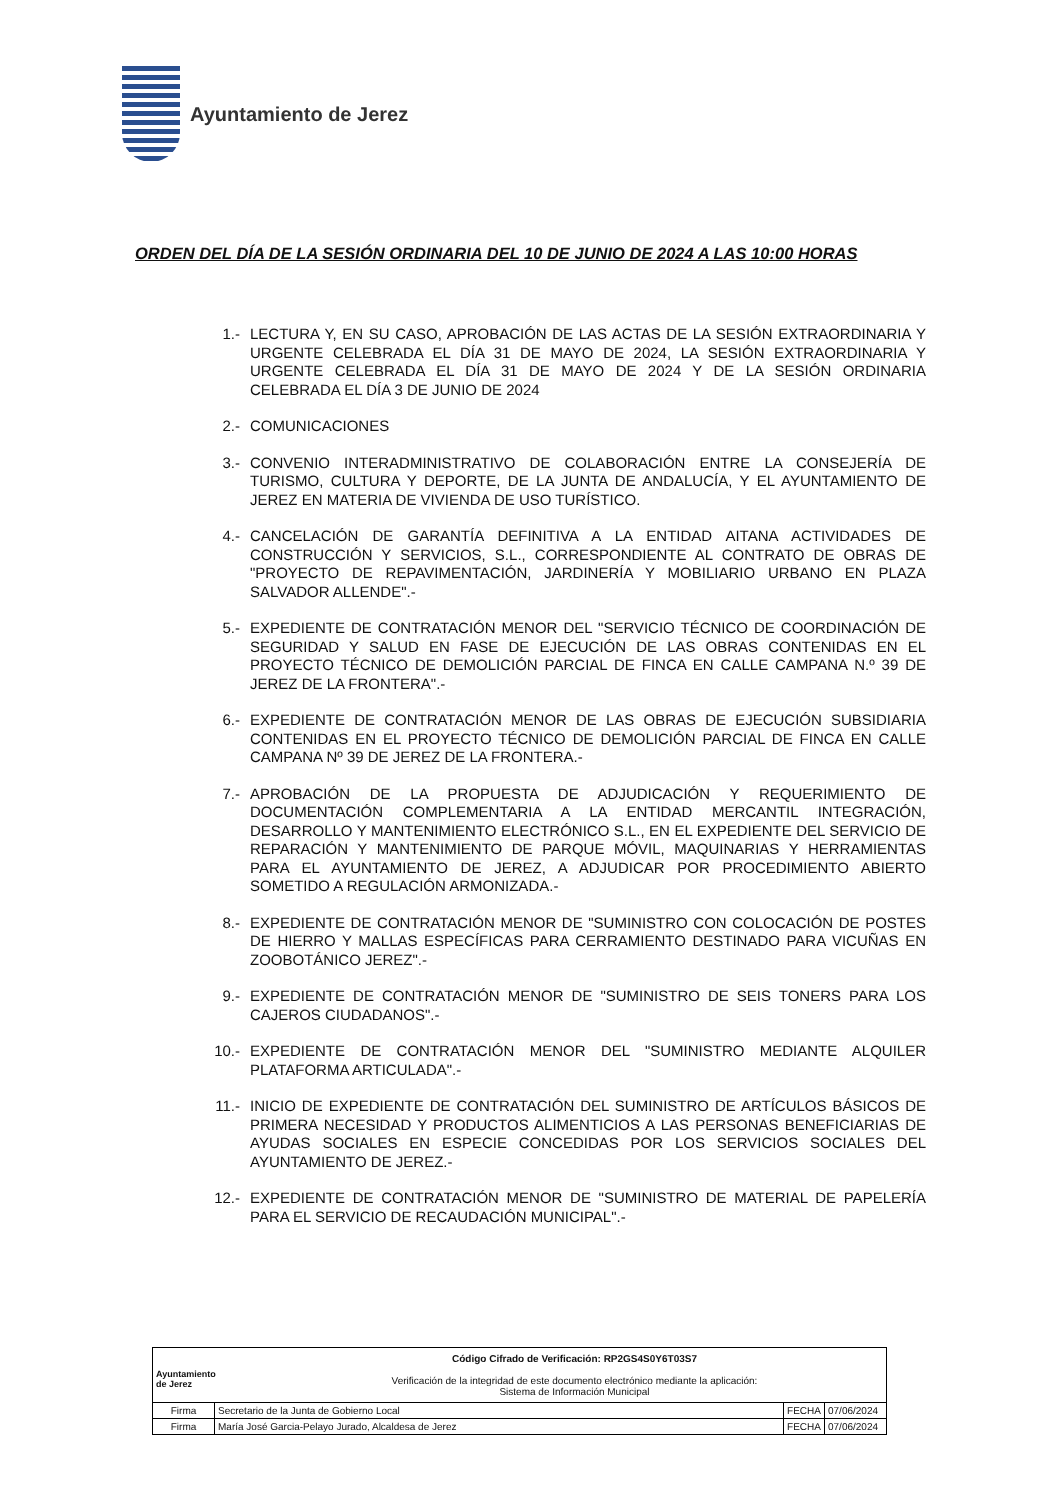Ayuntamiento de Jerez
ORDEN DEL DÍA DE LA SESIÓN ORDINARIA DEL 10 DE JUNIO DE 2024 A LAS 10:00 HORAS
1.- LECTURA Y, EN SU CASO, APROBACIÓN DE LAS ACTAS DE LA SESIÓN EXTRAORDINARIA Y URGENTE CELEBRADA EL DÍA 31 DE MAYO DE 2024, LA SESIÓN EXTRAORDINARIA Y URGENTE CELEBRADA EL DÍA 31 DE MAYO DE 2024 Y DE LA SESIÓN ORDINARIA CELEBRADA EL DÍA 3 DE JUNIO DE 2024
2.- COMUNICACIONES
3.- CONVENIO INTERADMINISTRATIVO DE COLABORACIÓN ENTRE LA CONSEJERÍA DE TURISMO, CULTURA Y DEPORTE, DE LA JUNTA DE ANDALUCÍA, Y EL AYUNTAMIENTO DE JEREZ EN MATERIA DE VIVIENDA DE USO TURÍSTICO.
4.- CANCELACIÓN DE GARANTÍA DEFINITIVA A LA ENTIDAD AITANA ACTIVIDADES DE CONSTRUCCIÓN Y SERVICIOS, S.L., CORRESPONDIENTE AL CONTRATO DE OBRAS DE "PROYECTO DE REPAVIMENTACIÓN, JARDINERÍA Y MOBILIARIO URBANO EN PLAZA SALVADOR ALLENDE".-
5.- EXPEDIENTE DE CONTRATACIÓN MENOR DEL "SERVICIO TÉCNICO DE COORDINACIÓN DE SEGURIDAD Y SALUD EN FASE DE EJECUCIÓN DE LAS OBRAS CONTENIDAS EN EL PROYECTO TÉCNICO DE DEMOLICIÓN PARCIAL DE FINCA EN CALLE CAMPANA N.º 39 DE JEREZ DE LA FRONTERA".-
6.- EXPEDIENTE DE CONTRATACIÓN MENOR DE LAS OBRAS DE EJECUCIÓN SUBSIDIARIA CONTENIDAS EN EL PROYECTO TÉCNICO DE DEMOLICIÓN PARCIAL DE FINCA EN CALLE CAMPANA Nº 39 DE JEREZ DE LA FRONTERA.-
7.- APROBACIÓN DE LA PROPUESTA DE ADJUDICACIÓN Y REQUERIMIENTO DE DOCUMENTACIÓN COMPLEMENTARIA A LA ENTIDAD MERCANTIL INTEGRACIÓN, DESARROLLO Y MANTENIMIENTO ELECTRÓNICO S.L., EN EL EXPEDIENTE DEL SERVICIO DE REPARACIÓN Y MANTENIMIENTO DE PARQUE MÓVIL, MAQUINARIAS Y HERRAMIENTAS PARA EL AYUNTAMIENTO DE JEREZ, A ADJUDICAR POR PROCEDIMIENTO ABIERTO SOMETIDO A REGULACIÓN ARMONIZADA.-
8.- EXPEDIENTE DE CONTRATACIÓN MENOR DE "SUMINISTRO CON COLOCACIÓN DE POSTES DE HIERRO Y MALLAS ESPECÍFICAS PARA CERRAMIENTO DESTINADO PARA VICUÑAS EN ZOOBOTÁNICO JEREZ".-
9.- EXPEDIENTE DE CONTRATACIÓN MENOR DE "SUMINISTRO DE SEIS TONERS PARA LOS CAJEROS CIUDADANOS".-
10.- EXPEDIENTE DE CONTRATACIÓN MENOR DEL "SUMINISTRO MEDIANTE ALQUILER PLATAFORMA ARTICULADA".-
11.- INICIO DE EXPEDIENTE DE CONTRATACIÓN DEL SUMINISTRO DE ARTÍCULOS BÁSICOS DE PRIMERA NECESIDAD Y PRODUCTOS ALIMENTICIOS A LAS PERSONAS BENEFICIARIAS DE AYUDAS SOCIALES EN ESPECIE CONCEDIDAS POR LOS SERVICIOS SOCIALES DEL AYUNTAMIENTO DE JEREZ.-
12.- EXPEDIENTE DE CONTRATACIÓN MENOR DE "SUMINISTRO DE MATERIAL DE PAPELERÍA PARA EL SERVICIO DE RECAUDACIÓN MUNICIPAL".-
| Ayuntamiento de Jerez Código Cifrado de Verificación: RP2GS4S0Y6T03S7 Verificación de la integridad de este documento electrónico mediante la aplicación: Sistema de Información Municipal | | | |
| Firma | Secretario de la Junta de Gobierno Local | FECHA | 07/06/2024 |
| Firma | María José Garcia-Pelayo Jurado, Alcaldesa de Jerez | FECHA | 07/06/2024 |